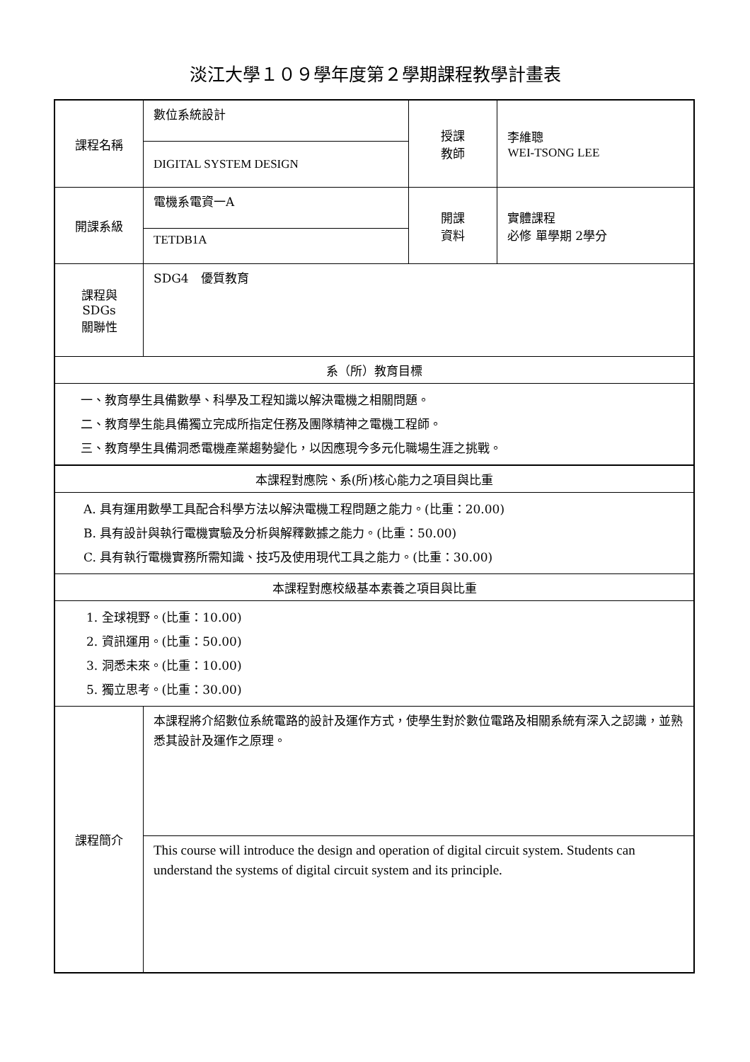淡江大學１０９學年度第２學期課程教學計畫表
| 課程名稱 | 數位系統設計 | 授課 教師 | 李維聰 WEI-TSONG LEE |
| | DIGITAL SYSTEM DESIGN | | |
| 開課系級 | 電機系電資一A | 開課 資料 | 實體課程 必修 單學期 2學分 |
| | TETDB1A | | |
| 課程與SDGs 關聯性 | SDG4 優質教育 | | |
| 系（所）教育目標 | | | |
| 一、教育學生具備數學、科學及工程知識以解決電機之相關問題。 二、教育學生能具備獨立完成所指定任務及團隊精神之電機工程師。 三、教育學生具備洞悉電機產業趨勢變化，以因應現今多元化職場生涯之挑戰。 | | | |
| 本課程對應院、系(所)核心能力之項目與比重 | | | |
| A. 具有運用數學工具配合科學方法以解決電機工程問題之能力。(比重：20.00) B. 具有設計與執行電機實驗及分析與解釋數據之能力。(比重：50.00) C. 具有執行電機實務所需知識、技巧及使用現代工具之能力。(比重：30.00) | | | |
| 本課程對應校級基本素養之項目與比重 | | | |
| 1. 全球視野。(比重：10.00) 2. 資訊運用。(比重：50.00) 3. 洞悉未來。(比重：10.00) 5. 獨立思考。(比重：30.00) | | | |
| 課程簡介 | 本課程將介紹數位系統電路的設計及運作方式，使學生對於數位電路及相關系統有深入之認識，並熟悉其設計及運作之原理。 | | |
| | This course will introduce the design and operation of digital circuit system. Students can understand the systems of digital circuit system and its principle. | | |